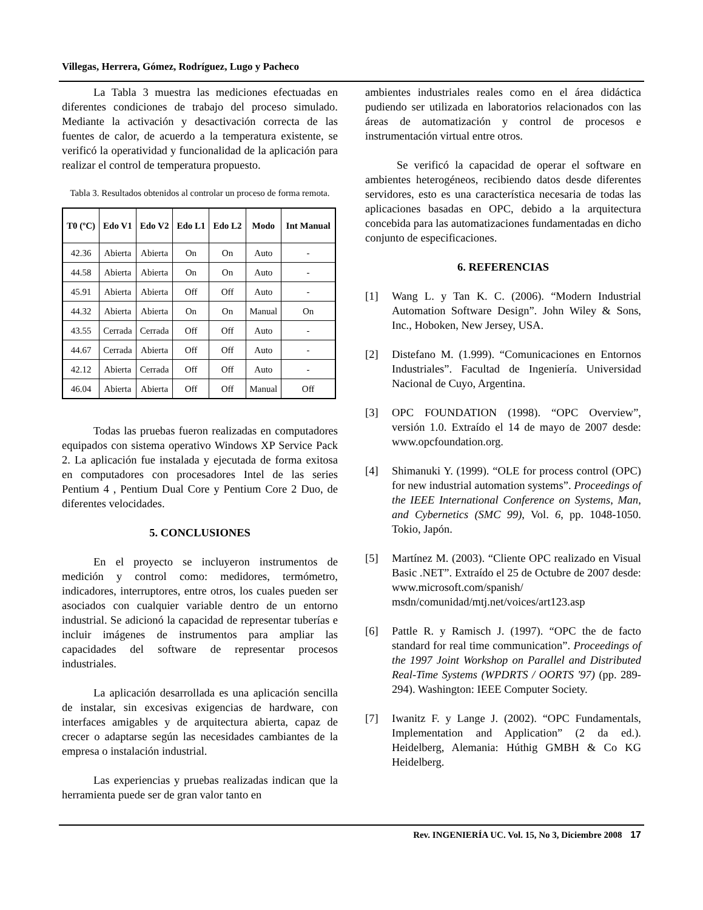Villegas, Herrera, Gómez, Rodríguez, Lugo y Pacheco
La Tabla 3 muestra las mediciones efectuadas en diferentes condiciones de trabajo del proceso simulado. Mediante la activación y desactivación correcta de las fuentes de calor, de acuerdo a la temperatura existente, se verificó la operatividad y funcionalidad de la aplicación para realizar el control de temperatura propuesto.
Tabla 3. Resultados obtenidos al controlar un proceso de forma remota.
| T0 (ºC) | Edo V1 | Edo V2 | Edo L1 | Edo L2 | Modo | Int Manual |
| --- | --- | --- | --- | --- | --- | --- |
| 42.36 | Abierta | Abierta | On | On | Auto | - |
| 44.58 | Abierta | Abierta | On | On | Auto | - |
| 45.91 | Abierta | Abierta | Off | Off | Auto | - |
| 44.32 | Abierta | Abierta | On | On | Manual | On |
| 43.55 | Cerrada | Cerrada | Off | Off | Auto | - |
| 44.67 | Cerrada | Abierta | Off | Off | Auto | - |
| 42.12 | Abierta | Cerrada | Off | Off | Auto | - |
| 46.04 | Abierta | Abierta | Off | Off | Manual | Off |
Todas las pruebas fueron realizadas en computadores equipados con sistema operativo Windows XP Service Pack 2. La aplicación fue instalada y ejecutada de forma exitosa en computadores con procesadores Intel de las series Pentium 4 , Pentium Dual Core y Pentium Core 2 Duo, de diferentes velocidades.
5. CONCLUSIONES
En el proyecto se incluyeron instrumentos de medición y control como: medidores, termómetro, indicadores, interruptores, entre otros, los cuales pueden ser asociados con cualquier variable dentro de un entorno industrial. Se adicionó la capacidad de representar tuberías e incluir imágenes de instrumentos para ampliar las capacidades del software de representar procesos industriales.
La aplicación desarrollada es una aplicación sencilla de instalar, sin excesivas exigencias de hardware, con interfaces amigables y de arquitectura abierta, capaz de crecer o adaptarse según las necesidades cambiantes de la empresa o instalación industrial.
Las experiencias y pruebas realizadas indican que la herramienta puede ser de gran valor tanto en
ambientes industriales reales como en el área didáctica pudiendo ser utilizada en laboratorios relacionados con las áreas de automatización y control de procesos e instrumentación virtual entre otros.
Se verificó la capacidad de operar el software en ambientes heterogéneos, recibiendo datos desde diferentes servidores, esto es una característica necesaria de todas las aplicaciones basadas en OPC, debido a la arquitectura concebida para las automatizaciones fundamentadas en dicho conjunto de especificaciones.
6. REFERENCIAS
[1] Wang L. y Tan K. C. (2006). “Modern Industrial Automation Software Design”. John Wiley & Sons, Inc., Hoboken, New Jersey, USA.
[2] Distefano M. (1.999). “Comunicaciones en Entornos Industriales”. Facultad de Ingeniería. Universidad Nacional de Cuyo, Argentina.
[3] OPC FOUNDATION (1998). “OPC Overview”, versión 1.0. Extraído el 14 de mayo de 2007 desde: www.opcfoundation.org.
[4] Shimanuki Y. (1999). “OLE for process control (OPC) for new industrial automation systems”. Proceedings of the IEEE International Conference on Systems, Man, and Cybernetics (SMC 99), Vol. 6, pp. 1048-1050. Tokio, Japón.
[5] Martínez M. (2003). “Cliente OPC realizado en Visual Basic .NET”. Extraído el 25 de Octubre de 2007 desde: www.microsoft.com/spanish/ msdn/comunidad/mtj.net/voices/art123.asp
[6] Pattle R. y Ramisch J. (1997). “OPC the de facto standard for real time communication”. Proceedings of the 1997 Joint Workshop on Parallel and Distributed Real-Time Systems (WPDRTS / OORTS '97) (pp. 289-294). Washington: IEEE Computer Society.
[7] Iwanitz F. y Lange J. (2002). “OPC Fundamentals, Implementation and Application” (2 da ed.). Heidelberg, Alemania: Húthig GMBH & Co KG Heidelberg.
Rev. INGENIERÍA UC. Vol. 15, No 3, Diciembre 2008 17